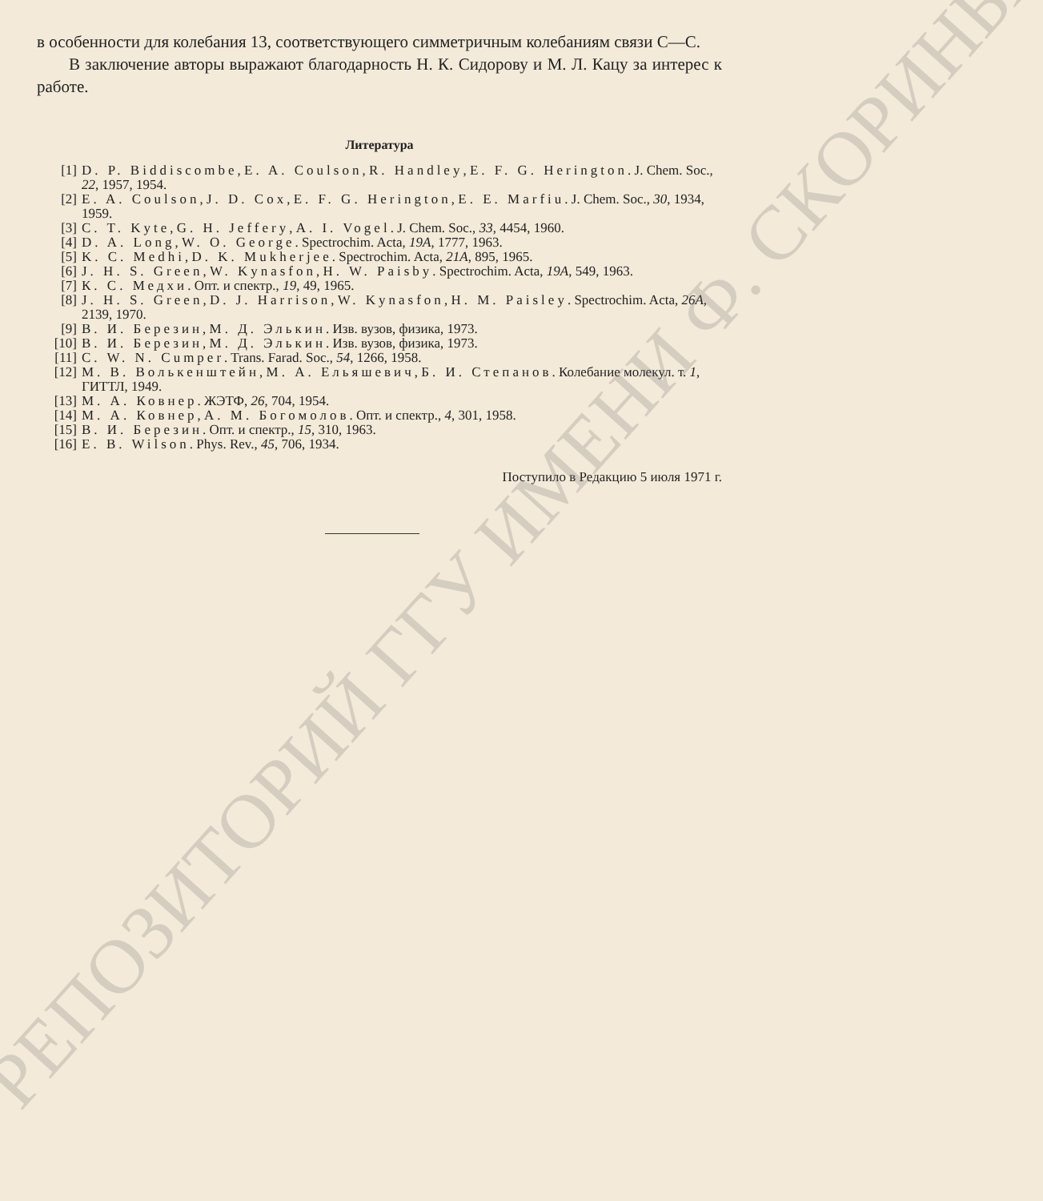в особенности для колебания 13, соответствующего симметричным колебаниям связи С—С.
В заключение авторы выражают благодарность Н. К. Сидорову и М. Л. Кацу за интерес к работе.
Литература
[1] D. P. Biddiscombe, E. A. Coulson, R. Handley, E. F. G. Herington. J. Chem. Soc., 22, 1957, 1954.
[2] E. A. Coulson, J. D. Cox, E. F. G. Herington, E. E. Marfiu. J. Chem. Soc., 30, 1934, 1959.
[3] C. T. Kyte, G. H. Jeffery, A. I. Vogel. J. Chem. Soc., 33, 4454, 1960.
[4] D. A. Long, W. O. George. Spectrochim. Acta, 19A, 1777, 1963.
[5] K. C. Medhi, D. K. Mukherjee. Spectrochim. Acta, 21A, 895, 1965.
[6] J. H. S. Green, W. Kynasfon, H. W. Paisby. Spectrochim. Acta, 19A, 549, 1963.
[7] К. С. Медхи. Опт. и спектр., 19, 49, 1965.
[8] J. H. S. Green, D. J. Harrison, W. Kynasfon, H. M. Paisley. Spectrochim. Acta, 26A, 2139, 1970.
[9] В. И. Березин, М. Д. Элькин. Изв. вузов, физика, 1973.
[10] В. И. Березин, М. Д. Элькин. Изв. вузов, физика, 1973.
[11] C. W. N. Cumper. Trans. Farad. Soc., 54, 1266, 1958.
[12] М. В. Волькенштейн, М. А. Ельяшевич, Б. И. Степанов. Колебание молекул. т. 1, ГИТТЛ, 1949.
[13] М. А. Ковнер. ЖЭТФ, 26, 704, 1954.
[14] М. А. Ковнер, А. М. Богомолов. Опт. и спектр., 4, 301, 1958.
[15] В. И. Березин. Опт. и спектр., 15, 310, 1963.
[16] E. B. Wilson. Phys. Rev., 45, 706, 1934.
Поступило в Редакцию 5 июля 1971 г.
РЕПОЗИТОРИЙ ГГУ ИМЕНИ Ф. СКОРИНЫ